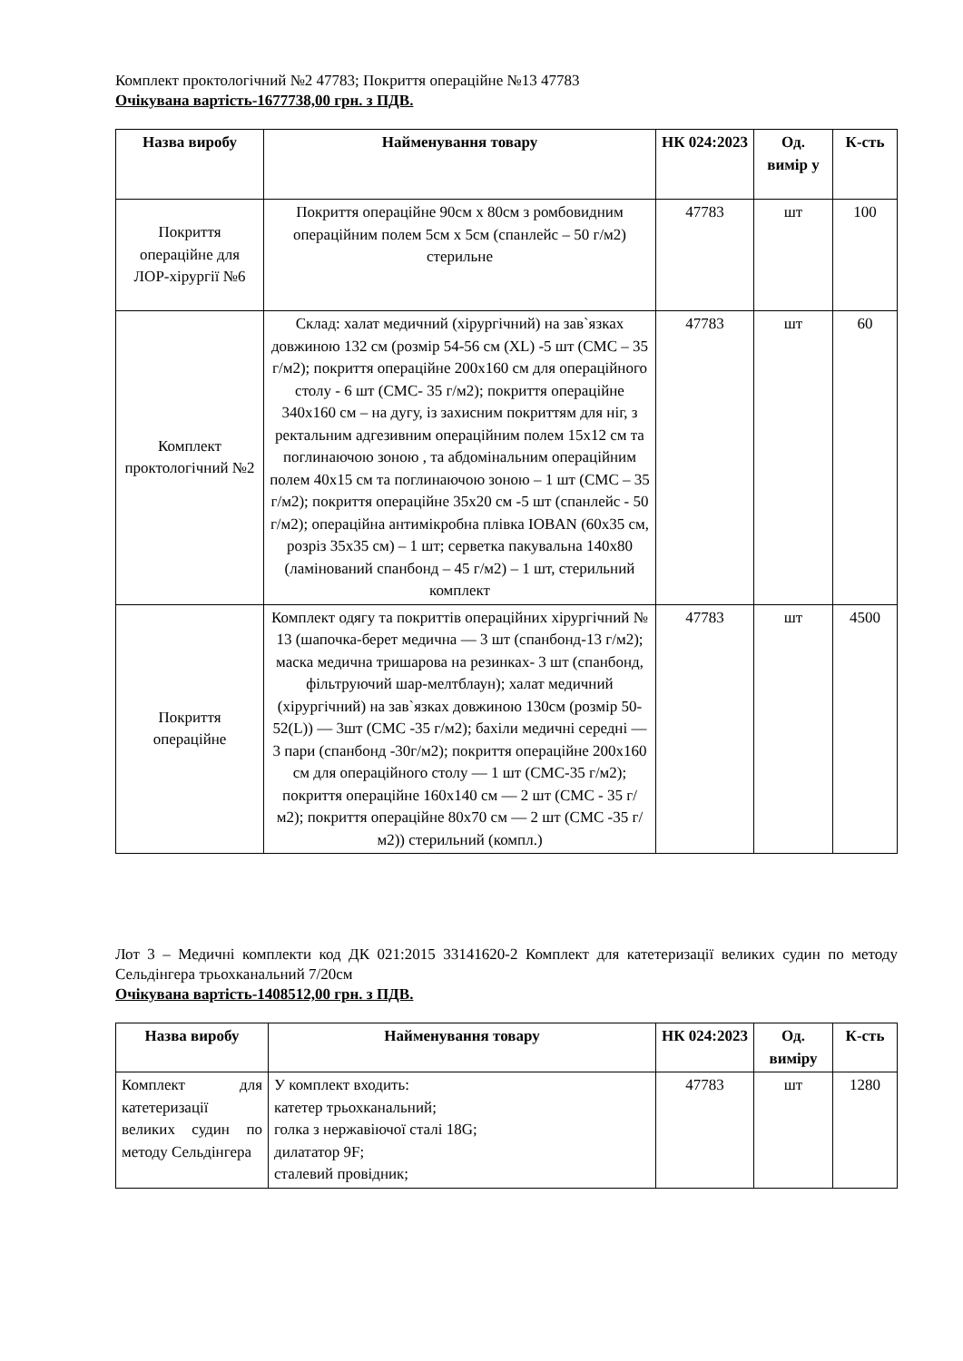Комплект проктологічний №2 47783; Покриття операційне №13 47783
Очікувана вартість-1677738,00 грн. з ПДВ.
| Назва виробу | Найменування товару | НК 024:2023 | Од. вимір у | К-сть |
| --- | --- | --- | --- | --- |
| Покриття операційне для ЛОР-хірургії №6 | Покриття операційне 90см х 80см з ромбовидним операційним полем 5см х 5см (спанлейс – 50 г/м2) стерильне | 47783 | шт | 100 |
| Комплект проктологічний №2 | Склад: халат медичний (хірургічний) на зав`язках довжиною 132 см (розмір 54-56 см (XL) -5 шт (СМС – 35 г/м2); покриття операційне 200х160 см для операційного столу - 6 шт (СМС- 35 г/м2); покриття операційне 340х160 см – на дугу, із захисним покриттям для ніг, з ректальним адгезивним операційним полем 15х12 см та поглинаючою зоною , та абдомінальним операційним полем 40х15 см та поглинаючою зоною – 1 шт (СМС – 35 г/м2); покриття операційне 35х20 см -5 шт (спанлейс - 50 г/м2); операційна антимікробна плівка IOBAN (60х35 см, розріз 35х35 см) – 1 шт; серветка пакувальна 140х80 (ламінований спанбонд – 45 г/м2) – 1 шт, стерильний комплект | 47783 | шт | 60 |
| Покриття операційне | Комплект одягу та покриттів операційних хірургічний № 13 (шапочка-берет медична — 3 шт (спанбонд-13 г/м2); маска медична тришарова на резинках- 3 шт (спанбонд, фільтруючий шар-мелтблаун); халат медичний (хірургічний) на зав`язках довжиною 130см (розмір 50-52(L)) — 3шт (СМС -35 г/м2); бахіли медичні середні — 3 пари (спанбонд -30г/м2); покриття операційне 200х160 см для операційного столу — 1 шт (СМС-35 г/м2); покриття операційне 160х140 см — 2 шт (СМС - 35 г/м2); покриття операційне 80х70 см — 2 шт (СМС -35 г/м2)) стерильний (компл.) | 47783 | шт | 4500 |
Лот 3 – Медичні комплекти код ДК 021:2015 33141620-2 Комплект для катетеризації великих судин по методу Сельдінгера трьохканальний 7/20см
Очікувана вартість-1408512,00 грн. з ПДВ.
| Назва виробу | Найменування товару | НК 024:2023 | Од. виміру | К-сть |
| --- | --- | --- | --- | --- |
| Комплект для катетеризації великих судин по методу Сельдінгера | У комплект входить: катетер трьохканальний; голка з нержавіючої сталі 18G; дилататор 9F; сталевий провідник; | 47783 | шт | 1280 |